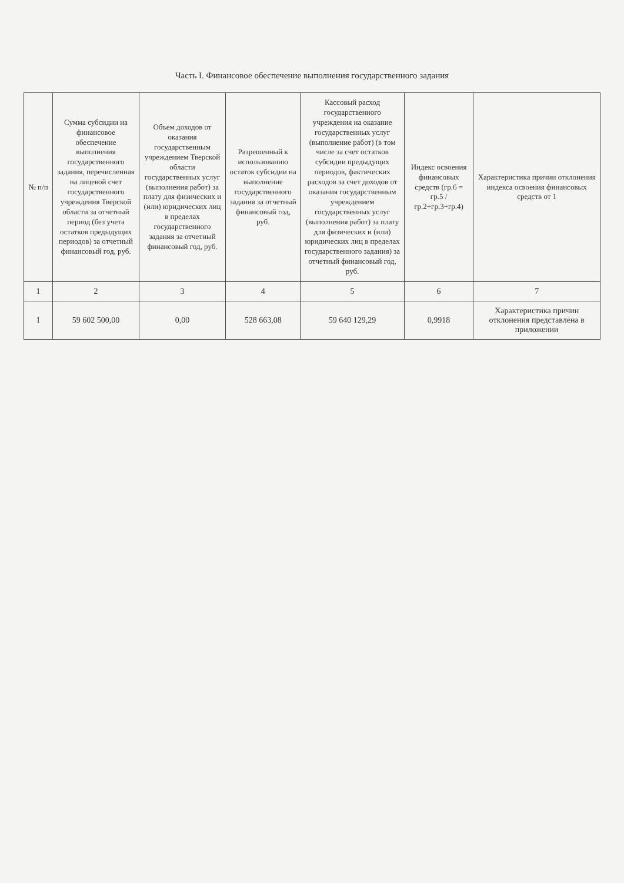Часть I. Финансовое обеспечение выполнения государственного задания
| № п/п | Сумма субсидии на финансовое обеспечение выполнения государственного задания, перечисленная на лицевой счет государственного учреждения Тверской области за отчетный период (без учета остатков предыдущих периодов) за отчетный финансовый год, руб. | Объем доходов от оказания государственным учреждением Тверской области государственных услуг (выполнения работ) за плату для физических и (или) юридических лиц в пределах государственного задания за отчетный финансовый год, руб. | Разрешенный к использованию остаток субсидии на выполнение государственного задания за отчетный финансовый год, руб. | Кассовый расход государственного учреждения на оказание государственных услуг (выполнение работ) (в том числе за счет остатков субсидии предыдущих периодов, фактических расходов за счет доходов от оказания государственным учреждением государственных услуг (выполнения работ) за плату для физических и (или) юридических лиц в пределах государственного задания) за отчетный финансовый год, руб. | Индекс освоения финансовых средств (гр.6 = гр.5 / гр.2+гр.3+гр.4) | Характеристика причин отклонения индекса освоения финансовых средств от 1 |
| --- | --- | --- | --- | --- | --- | --- |
| 1 | 2 | 3 | 4 | 5 | 6 | 7 |
| 1 | 59 602 500,00 | 0,00 | 528 663,08 | 59 640 129,29 | 0,9918 | Характеристика причин отклонения представлена в приложении |